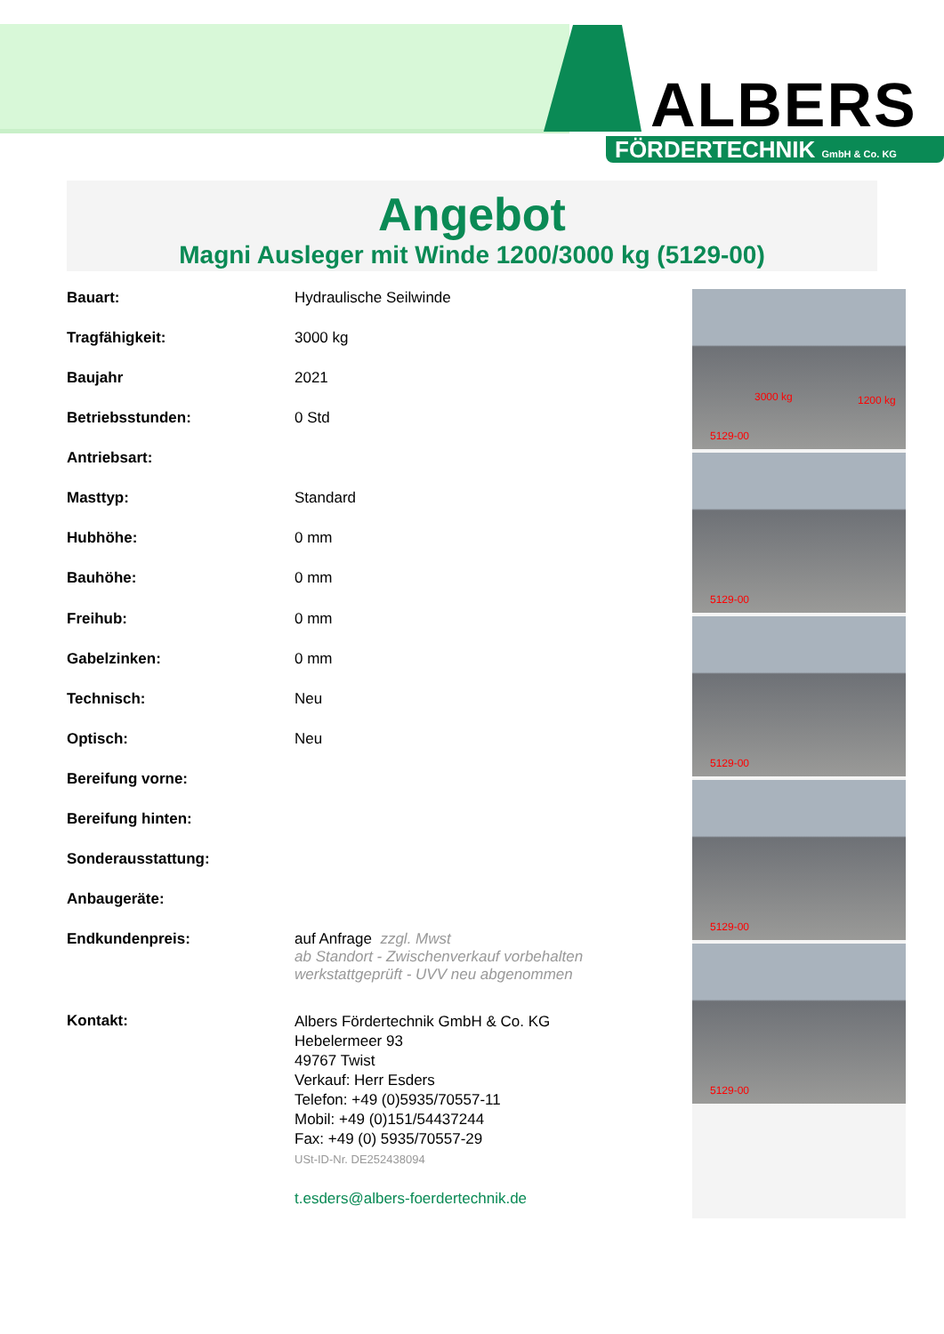ALBERS
FÖRDERTECHNIK GmbH & Co. KG
Angebot
Magni Ausleger mit Winde 1200/3000 kg (5129-00)
| Bauart: | Hydraulische Seilwinde |
| Tragfähigkeit: | 3000 kg |
| Baujahr | 2021 |
| Betriebsstunden: | 0 Std |
| Antriebsart: | |
| Masttyp: | Standard |
| Hubhöhe: | 0 mm |
| Bauhöhe: | 0 mm |
| Freihub: | 0 mm |
| Gabelzinken: | 0 mm |
| Technisch: | Neu |
| Optisch: | Neu |
| Bereifung vorne: | |
| Bereifung hinten: | |
| Sonderausstattung: | |
| Anbaugeräte: | |
| Endkundenpreis: | auf Anfrage zzgl. Mwst ab Standort - Zwischenverkauf vorbehalten werkstattgeprüft - UVV neu abgenommen |
| Kontakt: | Albers Fördertechnik GmbH & Co. KG Hebelermeer 93 49767 Twist Verkauf: Herr Esders Telefon: +49 (0)5935/70557-11 Mobil: +49 (0)151/54437244 Fax: +49 (0) 5935/70557-29 USt-ID-Nr. DE252438094 t.esders@albers-foerdertechnik.de |
3000 kg 1200 kg
5129-00
5129-00
5129-00
5129-00
5129-00